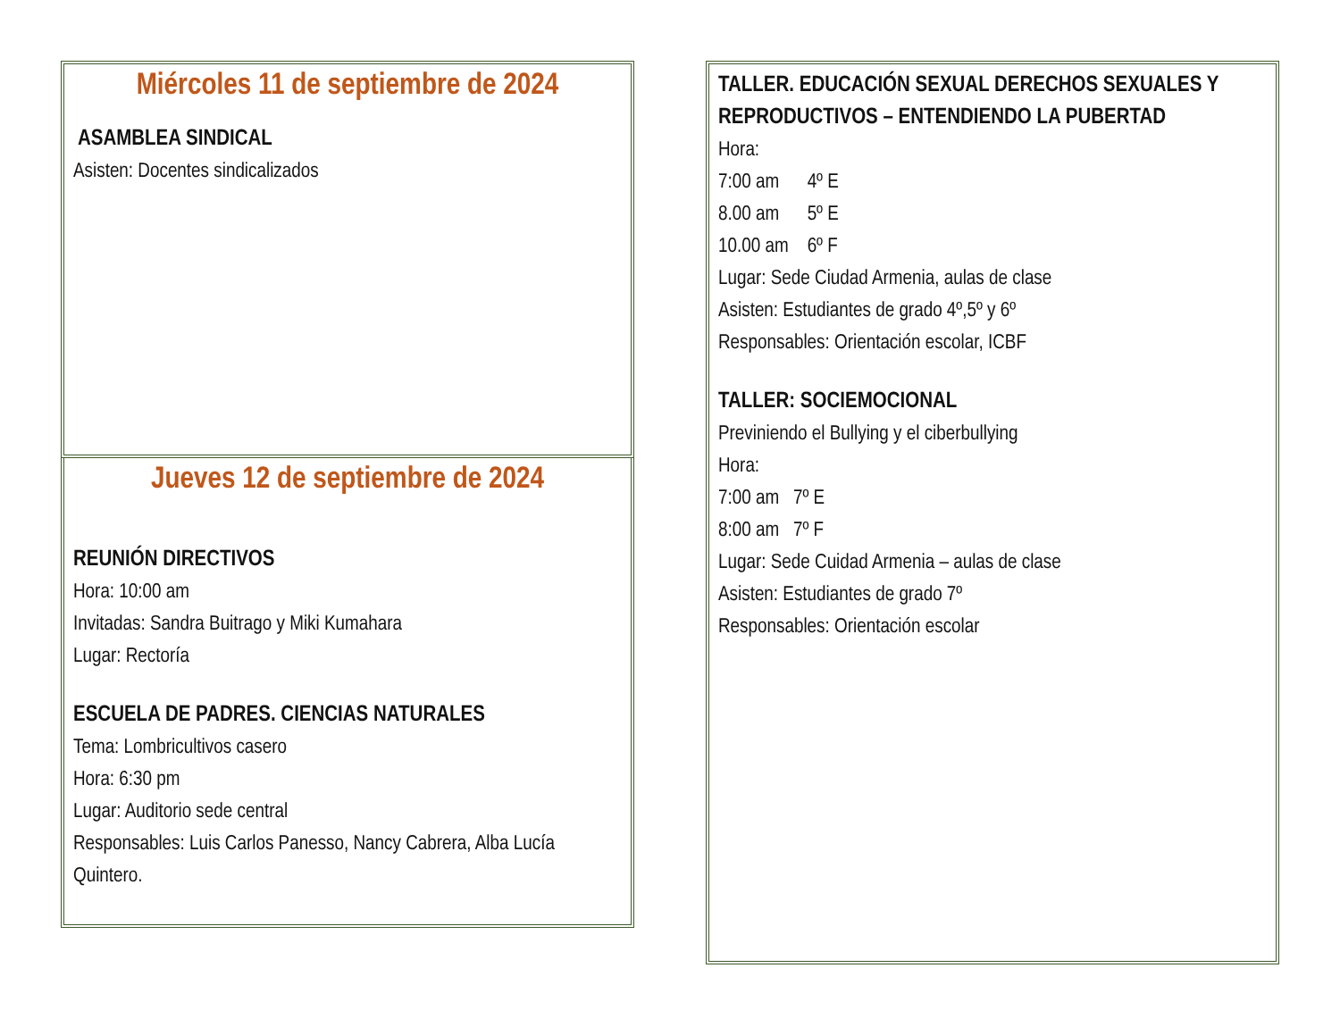Miércoles 11 de septiembre de 2024
ASAMBLEA SINDICAL
Asisten: Docentes sindicalizados
Jueves 12 de septiembre de 2024
REUNIÓN DIRECTIVOS
Hora: 10:00 am
Invitadas: Sandra Buitrago y Miki Kumahara
Lugar: Rectoría
ESCUELA DE PADRES. CIENCIAS NATURALES
Tema: Lombricultivos casero
Hora: 6:30 pm
Lugar: Auditorio sede central
Responsables: Luis Carlos Panesso, Nancy Cabrera, Alba Lucía Quintero.
TALLER. EDUCACIÓN SEXUAL DERECHOS SEXUALES Y REPRODUCTIVOS – ENTENDIENDO LA PUBERTAD
Hora:
7:00 am 4º E
8.00 am 5º E
10.00 am 6º F
Lugar: Sede Ciudad Armenia, aulas de clase
Asisten: Estudiantes de grado 4º,5º y 6º
Responsables: Orientación escolar, ICBF
TALLER: SOCIEMOCIONAL
Previniendo el Bullying y el ciberbullying
Hora:
7:00 am 7º E
8:00 am 7º F
Lugar: Sede Cuidad Armenia – aulas de clase
Asisten: Estudiantes de grado 7º
Responsables: Orientación escolar